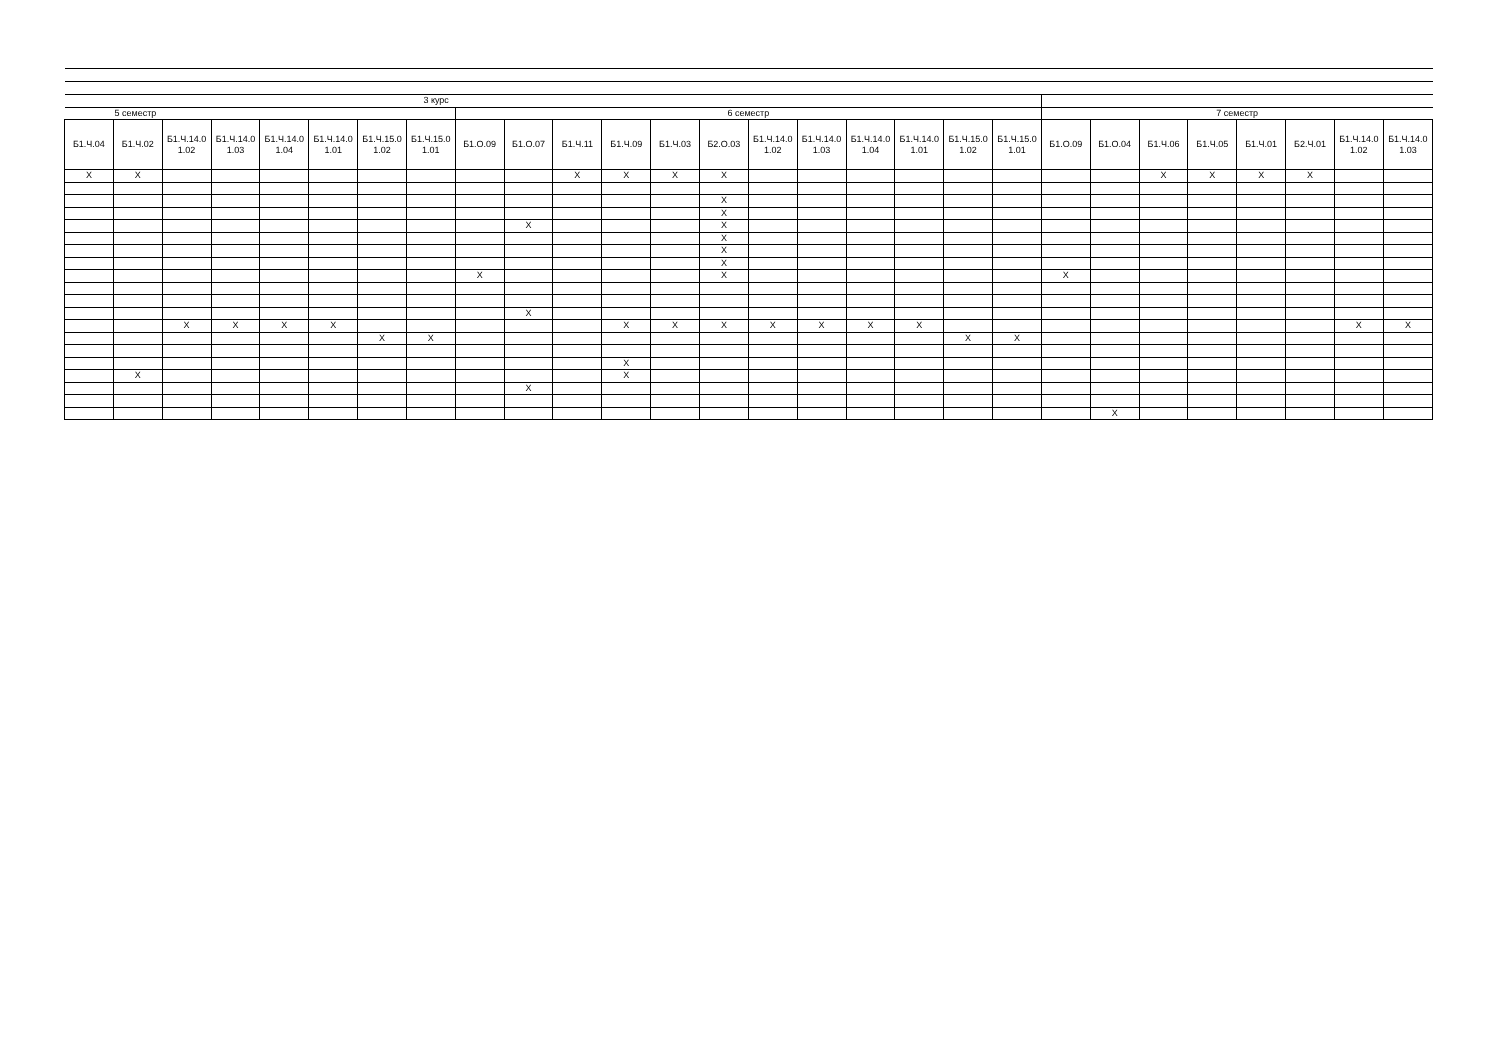| 3 курс | | | | | | | | | | | | | | | | | | | | | | | | | | | |
| 5 семестр | | | | | | | | 6 семестр | | | | | | | | | | | | 7 семестр | | | | | | | |
| Б1.Ч.04 | Б1.Ч.02 | Б1.Ч.14.0 1.02 | Б1.Ч.14.0 1.03 | Б1.Ч.14.0 1.04 | Б1.Ч.14.0 1.01 | Б1.Ч.15.0 1.02 | Б1.Ч.15.0 1.01 | Б1.О.09 | Б1.О.07 | Б1.Ч.11 | Б1.Ч.09 | Б1.Ч.03 | Б2.О.03 | Б1.Ч.14.0 1.02 | Б1.Ч.14.0 1.03 | Б1.Ч.14.0 1.04 | Б1.Ч.14.0 1.01 | Б1.Ч.15.0 1.02 | Б1.Ч.15.0 1.01 | Б1.О.09 | Б1.О.04 | Б1.Ч.06 | Б1.Ч.05 | Б1.Ч.01 | Б2.Ч.01 | Б1.Ч.14.0 1.02 | Б1.Ч.14.0 1.03 |
| X | X | | | | | | | | | X | X | X | X | | | | | | | | | X | X | X | X | | |
| | | | | | | | | | | | | | X | | | | | | | | | | | | | | |
| | | | | | | | | | | | | | X | | | | | | | | | | | | | | |
| | | | | | | | | | X | | | | X | | | | | | | | | | | | | | |
| | | | | | | | | | | | | | X | | | | | | | | | | | | | | |
| | | | | | | | | | | | | | X | | | | | | | | | | | | | | |
| | | | | | | | | | | | | | X | | | | | | | | | | | | | | |
| | | | | | | | | X | | | | | X | | | | | | | X | | | | | | | |
| | | | | | | | | | X | | | | | | | | | | | | | | | | | | |
| | | X | X | X | X | | | | | | X | X | X | X | X | X | X | | | | | | | | | X | X |
| | | | | | | X | X | | | | | | | | | | | X | X | | | | | | | | |
| | | | | | | | | | | | X | | | | | | | | | | | | | | | | |
| | X | | | | | | | | | | X | | | | | | | | | | | | | | | | |
| | | | | | | | | | X | | | | | | | | | | | | | | | | | | |
| | | | | | | | | | | | | | | | | | | | | | X | | | | | | |